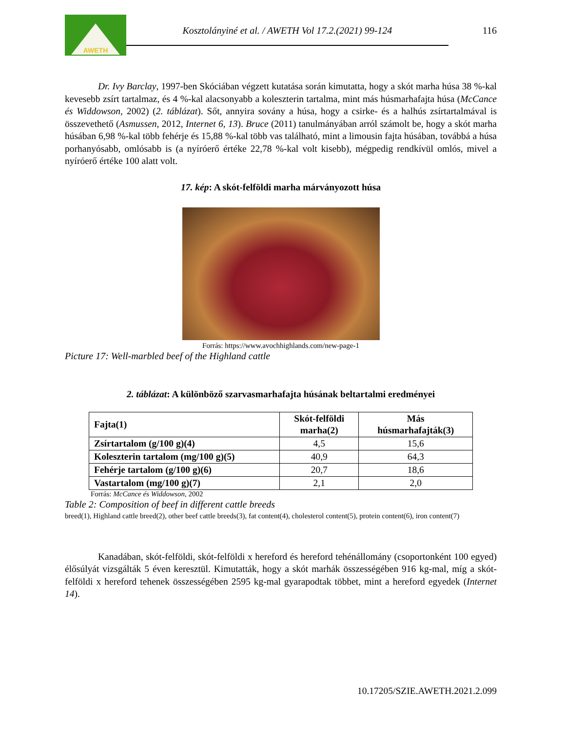AWETH
Kosztolányiné et al. / AWETH Vol 17.2.(2021) 99-124
116
Dr. Ivy Barclay, 1997-ben Skóciában végzett kutatása során kimutatta, hogy a skót marha húsa 38 %-kal kevesebb zsírt tartalmaz, és 4 %-kal alacsonyabb a koleszterin tartalma, mint más húsmarhafajta húsa (McCance és Widdowson, 2002) (2. táblázat). Sőt, annyira sovány a húsa, hogy a csirke- és a halhús zsírtartalmával is összevethető (Asmussen, 2012, Internet 6, 13). Bruce (2011) tanulmányában arról számolt be, hogy a skót marha húsában 6,98 %-kal több fehérje és 15,88 %-kal több vas található, mint a limousin fajta húsában, továbbá a húsa porhanyósabb, omlósabb is (a nyíróerő értéke 22,78 %-kal volt kisebb), mégpedig rendkívül omlós, mivel a nyíróerő értéke 100 alatt volt.
17. kép: A skót-felföldi marha márványozott húsa
Forrás: https://www.avochhighlands.com/new-page-1
Picture 17: Well-marbled beef of the Highland cattle
2. táblázat: A különböző szarvasmarhafajta húsának beltartalmi eredményei
| Fajta(1) | Skót-felföldi marha(2) | Más húsmarhafajták(3) |
| --- | --- | --- |
| Zsírtartalom (g/100 g)(4) | 4,5 | 15,6 |
| Koleszterin tartalom (mg/100 g)(5) | 40,9 | 64,3 |
| Fehérje tartalom (g/100 g)(6) | 20,7 | 18,6 |
| Vastartalom (mg/100 g)(7) | 2,1 | 2,0 |
Forrás: McCance és Widdowson, 2002
Table 2: Composition of beef in different cattle breeds
breed(1), Highland cattle breed(2), other beef cattle breeds(3), fat content(4), cholesterol content(5), protein content(6), iron content(7)
Kanadában, skót-felföldi, skót-felföldi x hereford és hereford tehénállomány (csoportonként 100 egyed) élősúlyát vizsgálták 5 éven keresztül. Kimutatták, hogy a skót marhák összességében 916 kg-mal, míg a skót-felföldi x hereford tehenek összességében 2595 kg-mal gyarapodtak többet, mint a hereford egyedek (Internet 14).
10.17205/SZIE.AWETH.2021.2.099